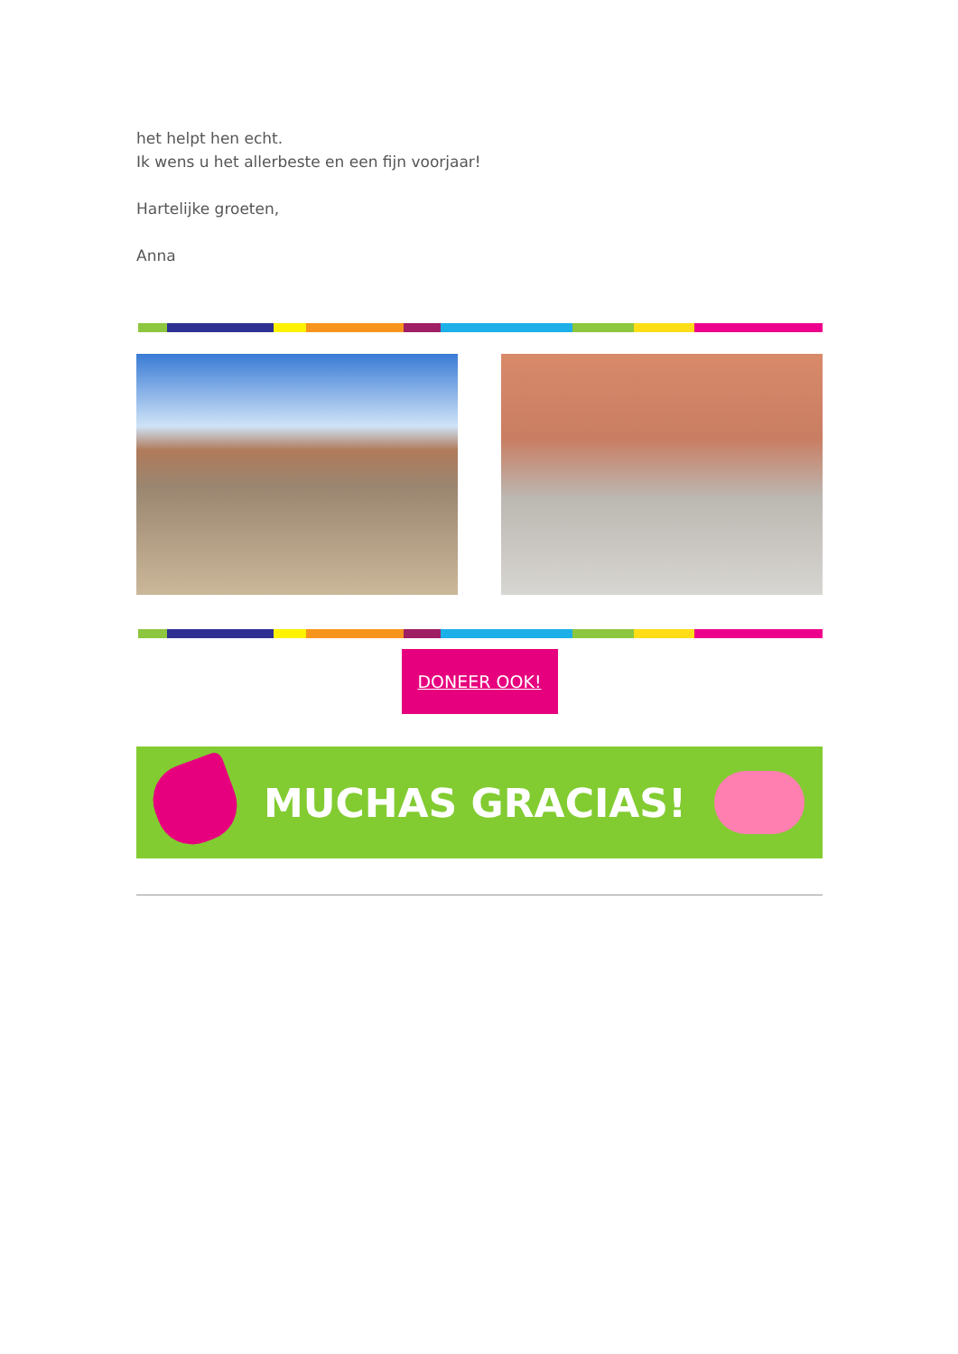het helpt hen echt.
Ik wens u het allerbeste en een fijn voorjaar!
Hartelijke groeten,
Anna
DONEER OOK!
MUCHAS GRACIAS!